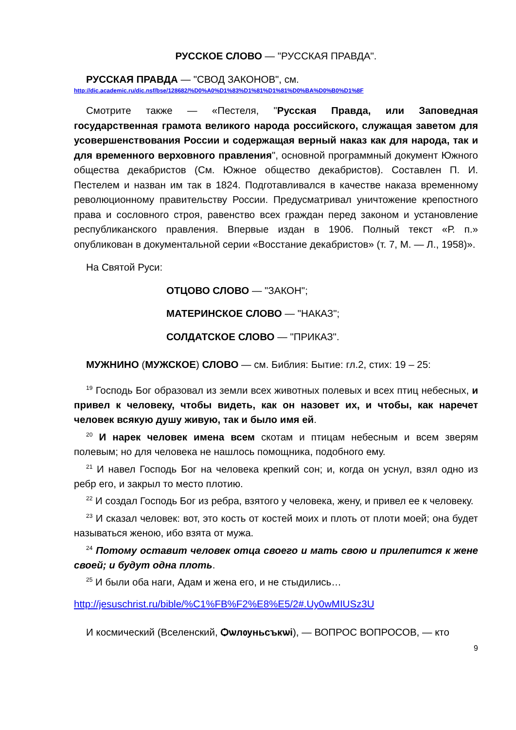РУССКОЕ СЛОВО — "РУССКАЯ ПРАВДА".
РУССКАЯ ПРАВДА — "СВОД ЗАКОНОВ", см.
http://dic.academic.ru/dic.nsf/bse/128682/%D0%A0%D1%83%D1%81%D1%81%D0%BA%D0%B0%D1%8F
Смотрите также — «Пестеля, "Русская Правда, или Заповедная государственная грамота великого народа российского, служащая заветом для усовершенствования России и содержащая верный наказ как для народа, так и для временного верховного правления", основной программный документ Южного общества декабристов (См. Южное общество декабристов). Составлен П. И. Пестелем и назван им так в 1824. Подготавливался в качестве наказа временному революционному правительству России. Предусматривал уничтожение крепостного права и сословного строя, равенство всех граждан перед законом и установление республиканского правления. Впервые издан в 1906. Полный текст «Р. п.» опубликован в документальной серии «Восстание декабристов» (т. 7, М. — Л., 1958)».
На Святой Руси:
ОТЦОВО СЛОВО — "ЗАКОН";
МАТЕРИНСКОЕ СЛОВО — "НАКАЗ";
СОЛДАТСКОЕ СЛОВО — "ПРИКАЗ".
МУЖНИНО (МУЖСКОЕ) СЛОВО — см. Библия: Бытие: гл.2, стих: 19 – 25:
<sup>19</sup> Господь Бог образовал из земли всех животных полевых и всех птиц небесных, и привел к человеку, чтобы видеть, как он назовет их, и чтобы, как наречет человек всякую душу живую, так и было имя ей.
<sup>20</sup> И нарек человек имена всем скотам и птицам небесным и всем зверям полевым; но для человека не нашлось помощника, подобного ему.
<sup>21</sup> И навел Господь Бог на человека крепкий сон; и, когда он уснул, взял одно из ребр его, и закрыл то место плотию.
<sup>22</sup> И создал Господь Бог из ребра, взятого у человека, жену, и привел ее к человеку.
<sup>23</sup> И сказал человек: вот, это кость от костей моих и плоть от плоти моей; она будет называться женою, ибо взята от мужа.
<sup>24</sup> Потому оставит человек отца своего и мать свою и прилепится к жене своей; и будут одна плоть.
<sup>25</sup> И были оба наги, Адам и жена его, и не стыдились…
http://jesuschrist.ru/bible/%C1%FB%F2%E8%E5/2#.Uy0wMIUSz3U
И космический (Вселенский, Ѻѡлѹньсъкѡі), — ВОПРОС ВОПРОСОВ, — кто
9